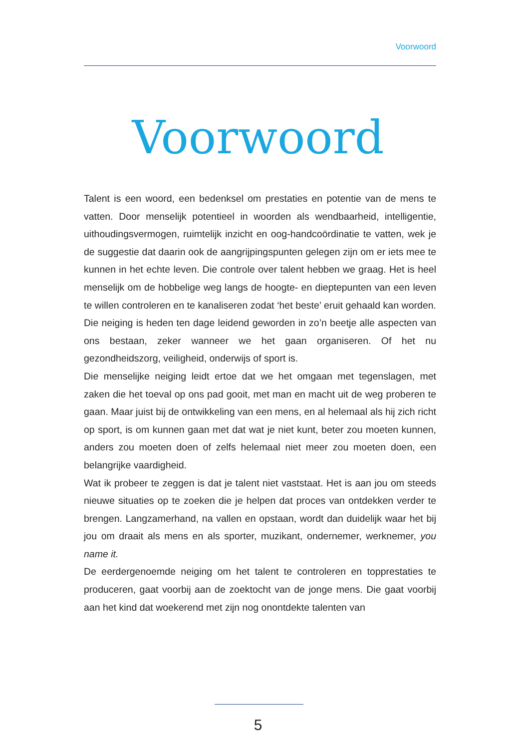Voorwoord
Voorwoord
Talent is een woord, een bedenksel om prestaties en potentie van de mens te vatten. Door menselijk potentieel in woorden als wendbaarheid, intelli­gentie, uithoudingsvermogen, ruimtelijk inzicht en oog-handcoördinatie te vatten, wek je de suggestie dat daarin ook de aangrijpingspunten gelegen zijn om er iets mee te kunnen in het echte leven. Die controle over talent hebben we graag. Het is heel menselijk om de hobbelige weg langs de hoogte- en dieptepunten van een leven te willen controleren en te kanali­seren zodat ‘het beste’ eruit gehaald kan worden. Die neiging is heden ten dage leidend geworden in zo’n beetje alle aspecten van ons bestaan, zeker wanneer we het gaan organiseren. Of het nu gezondheidszorg, veiligheid, onderwijs of sport is.
Die menselijke neiging leidt ertoe dat we het omgaan met tegenslagen, met zaken die het toeval op ons pad gooit, met man en macht uit de weg pro­beren te gaan. Maar juist bij de ontwikkeling van een mens, en al helemaal als hij zich richt op sport, is om kunnen gaan met dat wat je niet kunt, beter zou moeten kunnen, anders zou moeten doen of zelfs helemaal niet meer zou moeten doen, een belangrijke vaardigheid.
Wat ik probeer te zeggen is dat je talent niet vaststaat. Het is aan jou om steeds nieuwe situaties op te zoeken die je helpen dat proces van ont­dekken verder te brengen. Langzamerhand, na vallen en opstaan, wordt dan duidelijk waar het bij jou om draait als mens en als sporter, muzikant, ondernemer, werknemer, you name it.
De eerdergenoemde neiging om het talent te controleren en topprestaties te produceren, gaat voorbij aan de zoektocht van de jonge mens. Die gaat voorbij aan het kind dat woekerend met zijn nog onontdekte talenten van
5